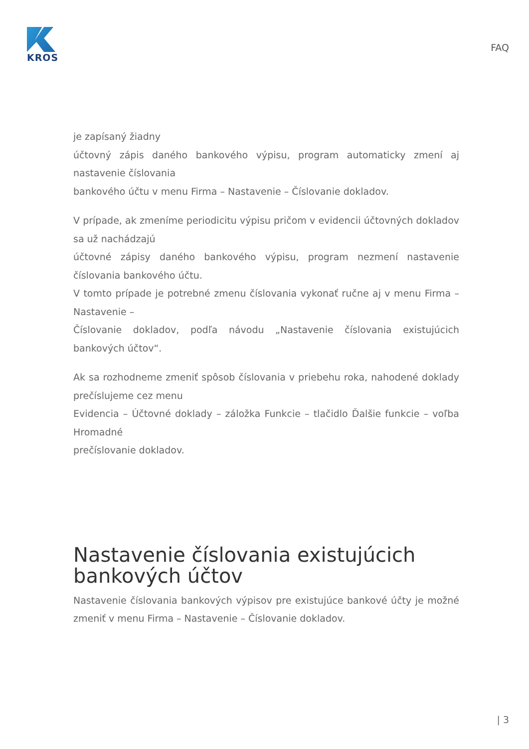KROS
FAQ
je zapísaný žiadny
účtovný zápis daného bankového výpisu, program automaticky zmení aj nastavenie číslovania
bankového účtu v menu Firma – Nastavenie – Číslovanie dokladov.
V prípade, ak zmeníme periodicitu výpisu pričom v evidencii účtovných dokladov sa už nachádzajú
účtovné zápisy daného bankového výpisu, program nezmení nastavenie číslovania bankového účtu.
V tomto prípade je potrebné zmenu číslovania vykonať ručne aj v menu Firma – Nastavenie –
Číslovanie dokladov, podľa návodu „Nastavenie číslovania existujúcich bankových účtov“.
Ak sa rozhodneme zmeniť spôsob číslovania v priebehu roka, nahodené doklady prečíslujeme cez menu
Evidencia – Účtovné doklady – záložka Funkcie – tlačidlo Ďalšie funkcie – voľba Hromadné
prečíslovanie dokladov.
Nastavenie číslovania existujúcich bankových účtov
Nastavenie číslovania bankových výpisov pre existujúce bankové účty je možné zmeniť v menu Firma – Nastavenie – Číslovanie dokladov.
| 3